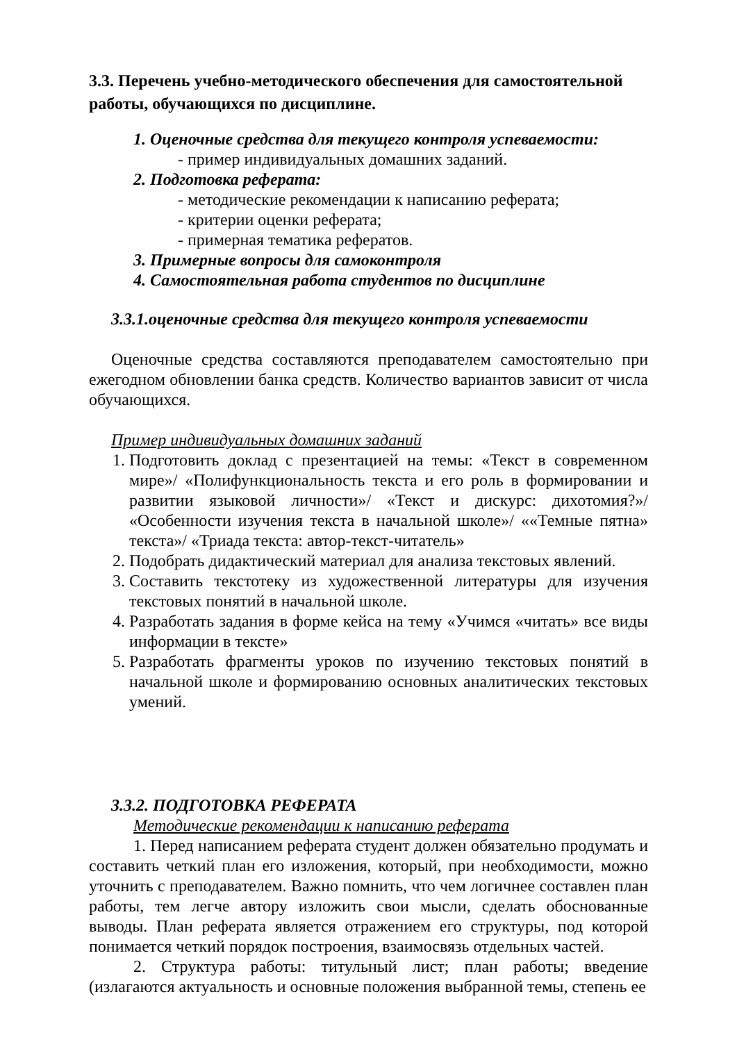3.3. Перечень учебно-методического обеспечения для самостоятельной работы, обучающихся по дисциплине.
1. Оценочные средства для текущего контроля успеваемости:
- пример индивидуальных домашних заданий.
2. Подготовка реферата:
- методические рекомендации к написанию реферата;
- критерии оценки реферата;
- примерная тематика рефератов.
3. Примерные вопросы для самоконтроля
4. Самостоятельная работа студентов по дисциплине
3.3.1.оценочные средства для текущего контроля успеваемости
Оценочные средства составляются преподавателем самостоятельно при ежегодном обновлении банка средств. Количество вариантов зависит от числа обучающихся.
Пример индивидуальных домашних заданий
1. Подготовить доклад с презентацией на темы: «Текст в современном мире»/ «Полифункциональность текста и его роль в формировании и развитии языковой личности»/ «Текст и дискурс: дихотомия?»/ «Особенности изучения текста в начальной школе»/ ««Темные пятна» текста»/ «Триада текста: автор-текст-читатель»
2. Подобрать дидактический материал для анализа текстовых явлений.
3. Составить текстотеку из художественной литературы для изучения текстовых понятий в начальной школе.
4. Разработать задания в форме кейса на тему «Учимся «читать» все виды информации в тексте»
5. Разработать фрагменты уроков по изучению текстовых понятий в начальной школе и формированию основных аналитических текстовых умений.
3.3.2. ПОДГОТОВКА РЕФЕРАТА
Методические рекомендации к написанию реферата
1. Перед написанием реферата студент должен обязательно продумать и составить четкий план его изложения, который, при необходимости, можно уточнить с преподавателем. Важно помнить, что чем логичнее составлен план работы, тем легче автору изложить свои мысли, сделать обоснованные выводы. План реферата является отражением его структуры, под которой понимается четкий порядок построения, взаимосвязь отдельных частей.
2. Структура работы: титульный лист; план работы; введение (излагаются актуальность и основные положения выбранной темы, степень ее